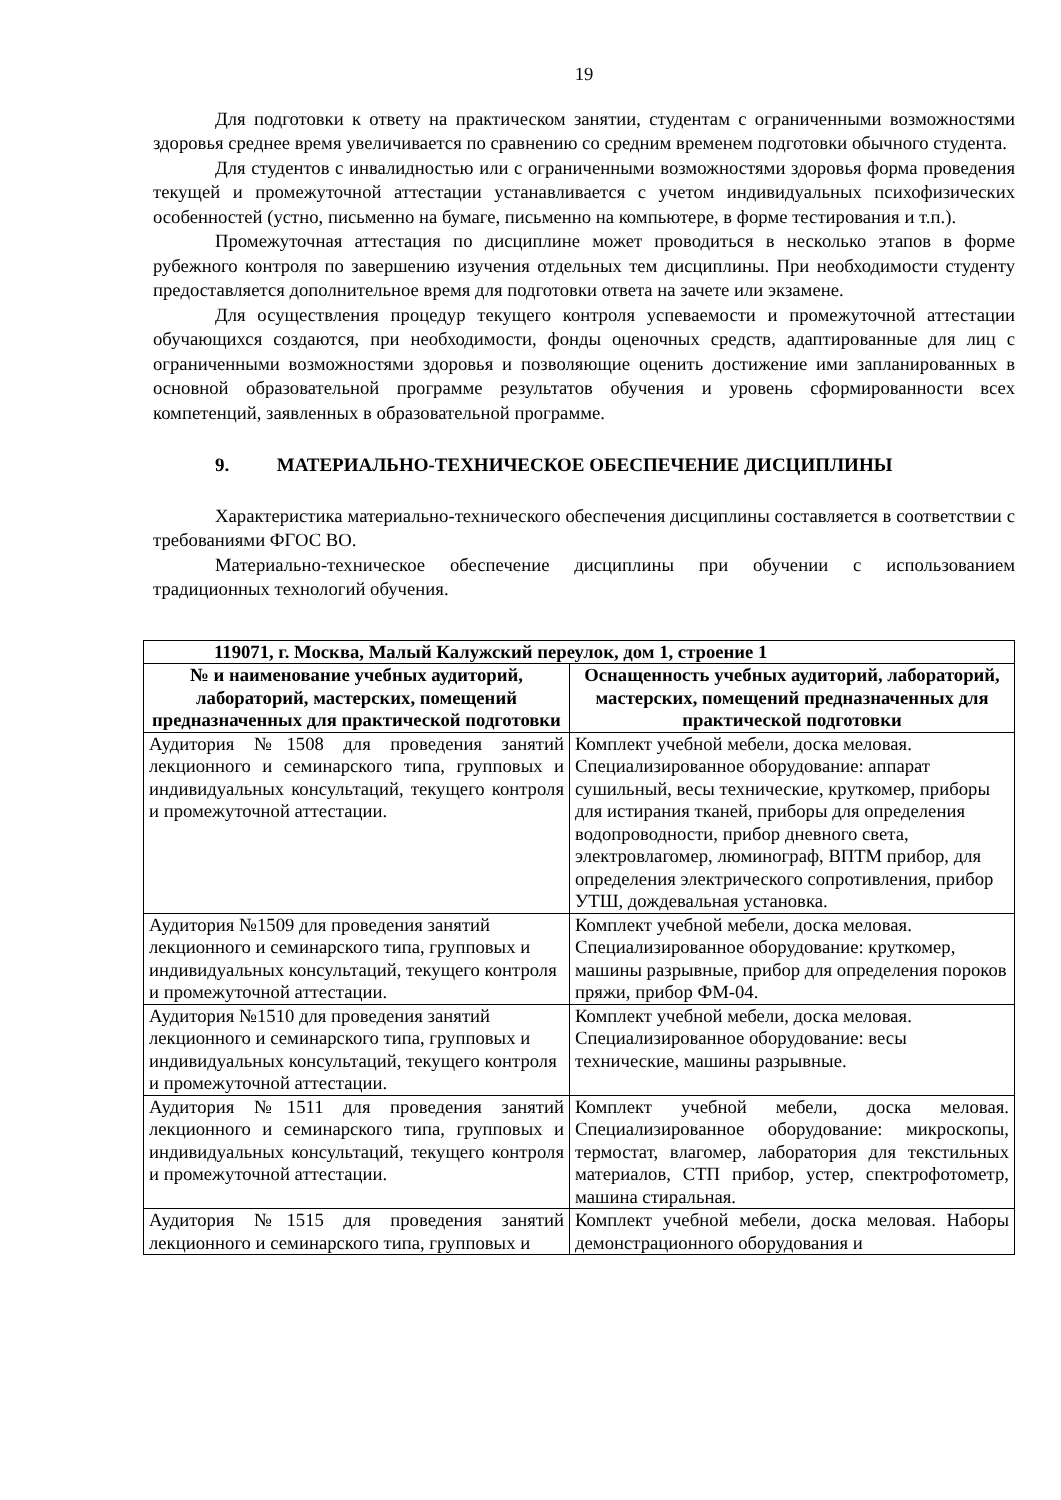19
Для подготовки к ответу на практическом занятии, студентам с ограниченными возможностями здоровья среднее время увеличивается по сравнению со средним временем подготовки обычного студента.
Для студентов с инвалидностью или с ограниченными возможностями здоровья форма проведения текущей и промежуточной аттестации устанавливается с учетом индивидуальных психофизических особенностей (устно, письменно на бумаге, письменно на компьютере, в форме тестирования и т.п.).
Промежуточная аттестация по дисциплине может проводиться в несколько этапов в форме рубежного контроля по завершению изучения отдельных тем дисциплины. При необходимости студенту предоставляется дополнительное время для подготовки ответа на зачете или экзамене.
Для осуществления процедур текущего контроля успеваемости и промежуточной аттестации обучающихся создаются, при необходимости, фонды оценочных средств, адаптированные для лиц с ограниченными возможностями здоровья и позволяющие оценить достижение ими запланированных в основной образовательной программе результатов обучения и уровень сформированности всех компетенций, заявленных в образовательной программе.
9. МАТЕРИАЛЬНО-ТЕХНИЧЕСКОЕ ОБЕСПЕЧЕНИЕ ДИСЦИПЛИНЫ
Характеристика материально-технического обеспечения дисциплины составляется в соответствии с требованиями ФГОС ВО.
Материально-техническое обеспечение дисциплины при обучении с использованием традиционных технологий обучения.
| 119071, г. Москва, Малый Калужский переулок, дом 1, строение 1 | |
| --- | --- |
| № и наименование учебных аудиторий, лабораторий, мастерских, помещений предназначенных для практической подготовки | Оснащенность учебных аудиторий, лабораторий, мастерских, помещений предназначенных для практической подготовки |
| Аудитория №1508 для проведения занятий лекционного и семинарского типа, групповых и индивидуальных консультаций, текущего контроля и промежуточной аттестации. | Комплект учебной мебели, доска меловая. Специализированное оборудование: аппарат сушильный, весы технические, круткомер, приборы для истирания тканей, приборы для определения водопроводности, прибор дневного света, электровлагомер, люминограф, ВПТМ прибор, для определения электрического сопротивления, прибор УТШ, дождевальная установка. |
| Аудитория №1509 для проведения занятий лекционного и семинарского типа, групповых и индивидуальных консультаций, текущего контроля и промежуточной аттестации. | Комплект учебной мебели, доска меловая. Специализированное оборудование: круткомер, машины разрывные, прибор для определения пороков пряжи, прибор ФМ-04. |
| Аудитория №1510 для проведения занятий лекционного и семинарского типа, групповых и индивидуальных консультаций, текущего контроля и промежуточной аттестации. | Комплект учебной мебели, доска меловая. Специализированное оборудование: весы технические, машины разрывные. |
| Аудитория №1511 для проведения занятий лекционного и семинарского типа, групповых и индивидуальных консультаций, текущего контроля и промежуточной аттестации. | Комплект учебной мебели, доска меловая. Специализированное оборудование: микроскопы, термостат, влагомер, лаборатория для текстильных материалов, СТП прибор, устер, спектрофотометр, машина стиральная. |
| Аудитория №1515 для проведения занятий лекционного и семинарского типа, групповых и | Комплект учебной мебели, доска меловая. Наборы демонстрационного оборудования и |